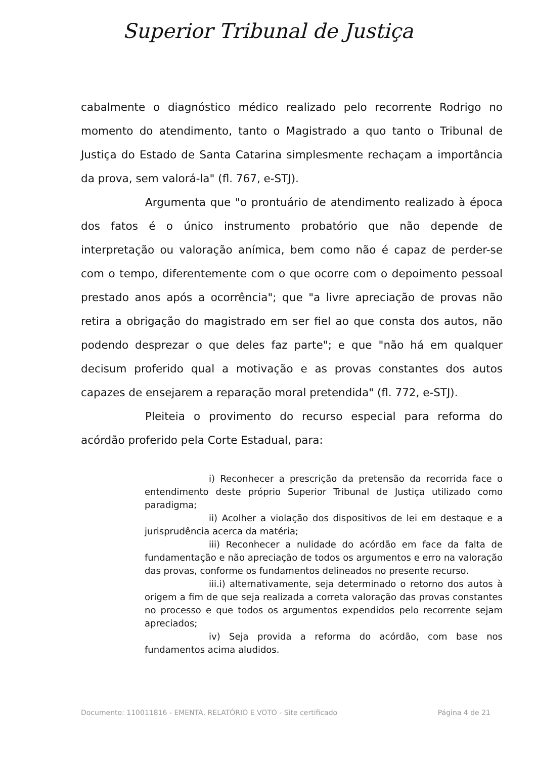Superior Tribunal de Justiça
cabalmente o diagnóstico médico realizado pelo recorrente Rodrigo no momento do atendimento, tanto o Magistrado a quo tanto o Tribunal de Justiça do Estado de Santa Catarina simplesmente rechaçam a importância da prova, sem valorá-la" (fl. 767, e-STJ).
Argumenta que "o prontuário de atendimento realizado à época dos fatos é o único instrumento probatório que não depende de interpretação ou valoração anímica, bem como não é capaz de perder-se com o tempo, diferentemente com o que ocorre com o depoimento pessoal prestado anos após a ocorrência"; que "a livre apreciação de provas não retira a obrigação do magistrado em ser fiel ao que consta dos autos, não podendo desprezar o que deles faz parte"; e que "não há em qualquer decisum proferido qual a motivação e as provas constantes dos autos capazes de ensejarem a reparação moral pretendida" (fl. 772, e-STJ).
Pleiteia o provimento do recurso especial para reforma do acórdão proferido pela Corte Estadual, para:
i) Reconhecer a prescrição da pretensão da recorrida face o entendimento deste próprio Superior Tribunal de Justiça utilizado como paradigma;
ii) Acolher a violação dos dispositivos de lei em destaque e a jurisprudência acerca da matéria;
iii) Reconhecer a nulidade do acórdão em face da falta de fundamentação e não apreciação de todos os argumentos e erro na valoração das provas, conforme os fundamentos delineados no presente recurso.
iii.i) alternativamente, seja determinado o retorno dos autos à origem a fim de que seja realizada a correta valoração das provas constantes no processo e que todos os argumentos expendidos pelo recorrente sejam apreciados;
iv) Seja provida a reforma do acórdão, com base nos fundamentos acima aludidos.
Documento: 110011816 - EMENTA, RELATÓRIO E VOTO - Site certificado Página 4 de 21